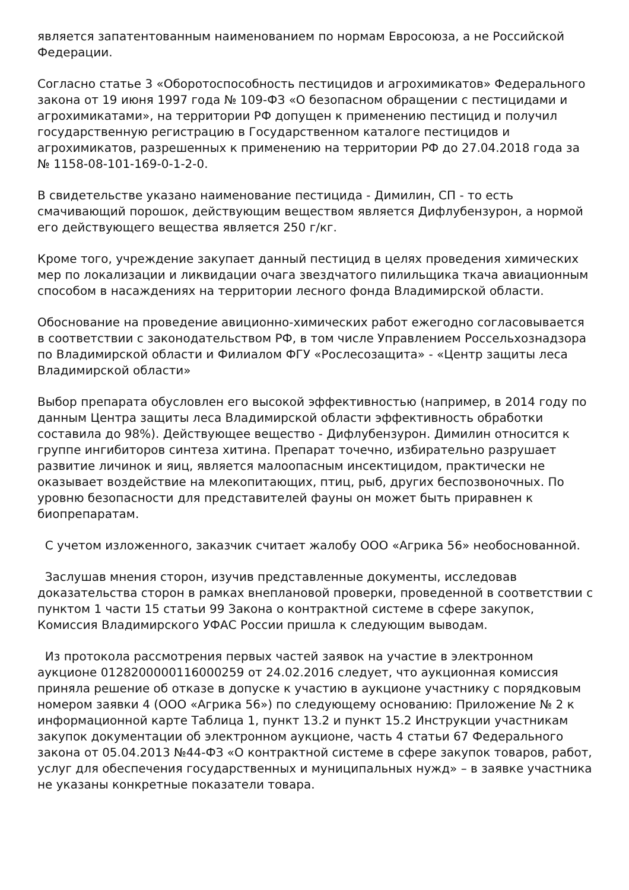является запатентованным наименованием по нормам Евросоюза, а не Российской Федерации.
Согласно статье 3 «Оборотоспособность пестицидов и агрохимикатов» Федерального закона от 19 июня 1997 года № 109-ФЗ «О безопасном обращении с пестицидами и агрохимикатами», на территории РФ допущен к применению пестицид и получил государственную регистрацию в Государственном каталоге пестицидов и агрохимикатов, разрешенных к применению на территории РФ до 27.04.2018 года за № 1158-08-101-169-0-1-2-0.
В свидетельстве указано наименование пестицида - Димилин, СП - то есть смачивающий порошок, действующим веществом является Дифлубензурон, а нормой его действующего вещества является 250 г/кг.
Кроме того, учреждение закупает данный пестицид в целях проведения химических мер по локализации и ликвидации очага звездчатого пилильщика ткача авиационным способом в насаждениях на территории лесного фонда Владимирской области.
Обоснование на проведение авиционно-химических работ ежегодно согласовывается в соответствии с законодательством РФ, в том числе Управлением Россельхознадзора по Владимирской области и Филиалом ФГУ «Рослесозащита» - «Центр защиты леса Владимирской области»
Выбор препарата обусловлен его высокой эффективностью (например, в 2014 году по данным Центра защиты леса Владимирской области эффективность обработки составила до 98%). Действующее вещество - Дифлубензурон. Димилин относится к группе ингибиторов синтеза хитина. Препарат точечно, избирательно разрушает развитие личинок и яиц, является малоопасным инсектицидом, практически не оказывает воздействие на млекопитающих, птиц, рыб, других беспозвоночных. По уровню безопасности для представителей фауны он может быть приравнен к биопрепаратам.
С учетом изложенного, заказчик считает жалобу ООО «Агрика 56» необоснованной.
Заслушав мнения сторон, изучив представленные документы, исследовав доказательства сторон в рамках внеплановой проверки, проведенной в соответствии с пунктом 1 части 15 статьи 99 Закона о контрактной системе в сфере закупок, Комиссия Владимирского УФАС России пришла к следующим выводам.
Из протокола рассмотрения первых частей заявок на участие в электронном аукционе 0128200000116000259 от 24.02.2016 следует, что аукционная комиссия приняла решение об отказе в допуске к участию в аукционе участнику с порядковым номером заявки 4 (ООО «Агрика 56») по следующему основанию: Приложение № 2 к информационной карте Таблица 1, пункт 13.2 и пункт 15.2 Инструкции участникам закупок документации об электронном аукционе, часть 4 статьи 67 Федерального закона от 05.04.2013 №44-ФЗ «О контрактной системе в сфере закупок товаров, работ, услуг для обеспечения государственных и муниципальных нужд» – в заявке участника не указаны конкретные показатели товара.